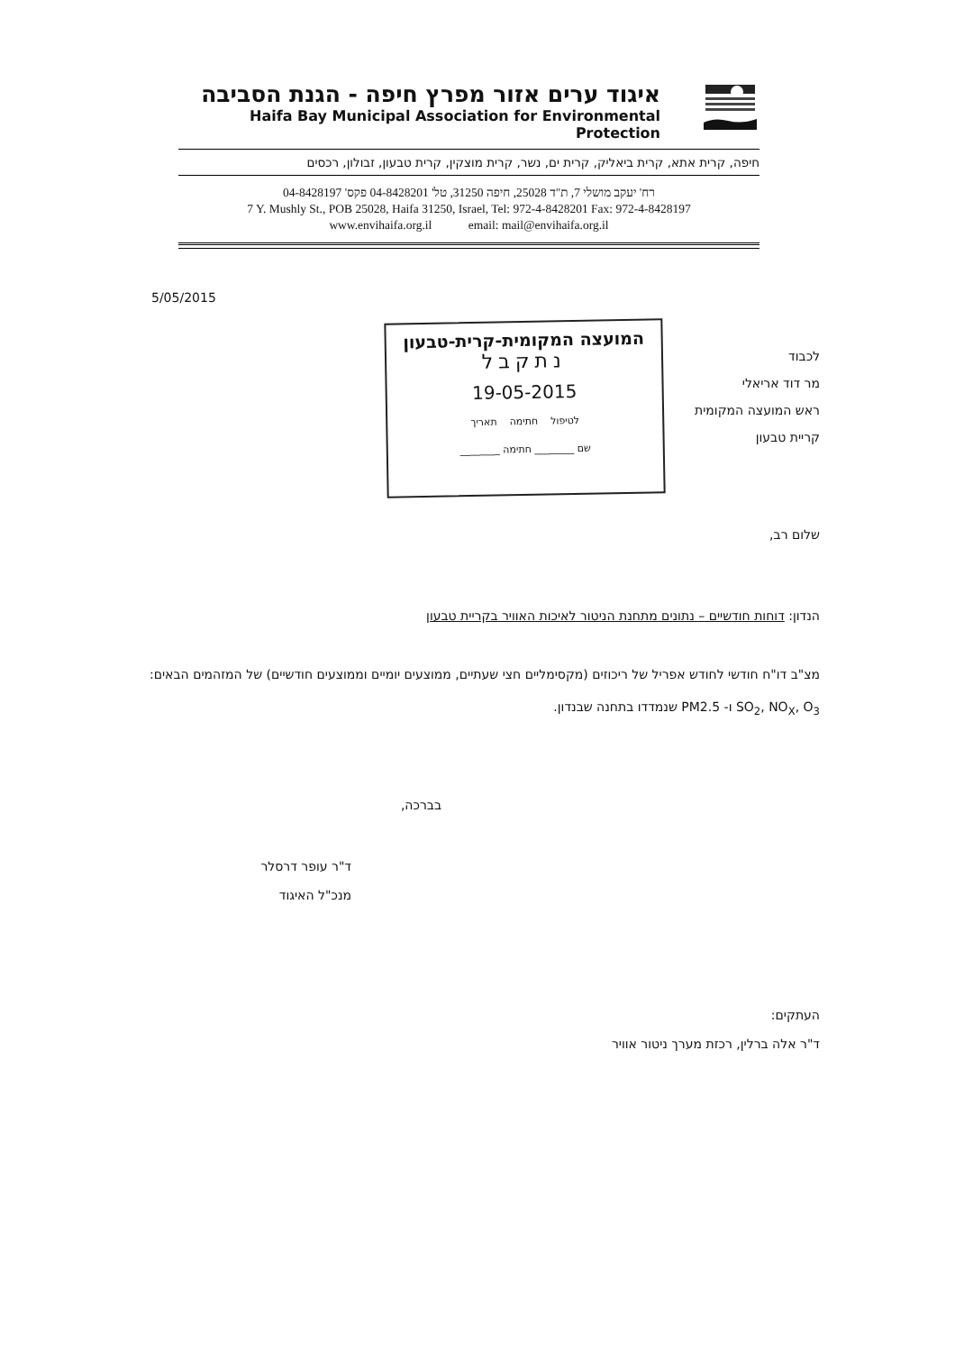איגוד ערים אזור מפרץ חיפה - הגנת הסביבה
Haifa Bay Municipal Association for Environmental Protection
חיפה, קרית אתא, קרית ביאליק, קרית ים, נשר, קרית מוצקין, קרית טבעון, זבולון, רכסים
רח' יעקב מושלי 7, ת"ד 25028, חיפה 31250, טל' 04-8428201 פקס' 04-8428197
7 Y. Mushly St., POB 25028, Haifa 31250, Israel, Tel: 972-4-8428201 Fax: 972-4-8428197
www.envihaifa.org.il email: mail@envihaifa.org.il
5/05/2015
לכבוד
מר דוד אריאלי
ראש המועצה המקומית
קריית טבעון
המועצה המקומית-קרית-טבעון
נתקבל
19-05-2015
לטיפול חתימה תאריך
שם ________ חתימה ________
שלום רב,
הנדון: דוחות חודשיים – נתונים מתחנת הניטור לאיכות האוויר בקריית טבעון
מצ"ב דו"ח חודשי לחודש אפריל של ריכוזים (מקסימליים חצי שעתיים, ממוצעים יומיים וממוצעים חודשיים) של המזהמים הבאים: SO<sub>2</sub>, NO<sub>X</sub>, O<sub>3</sub> ו- PM2.5 שנמדדו בתחנה שבנדון.
בברכה,
ד"ר עופר דרסלר
מנכ"ל האיגוד
העתקים:
ד"ר אלה ברלין, רכזת מערך ניטור אוויר